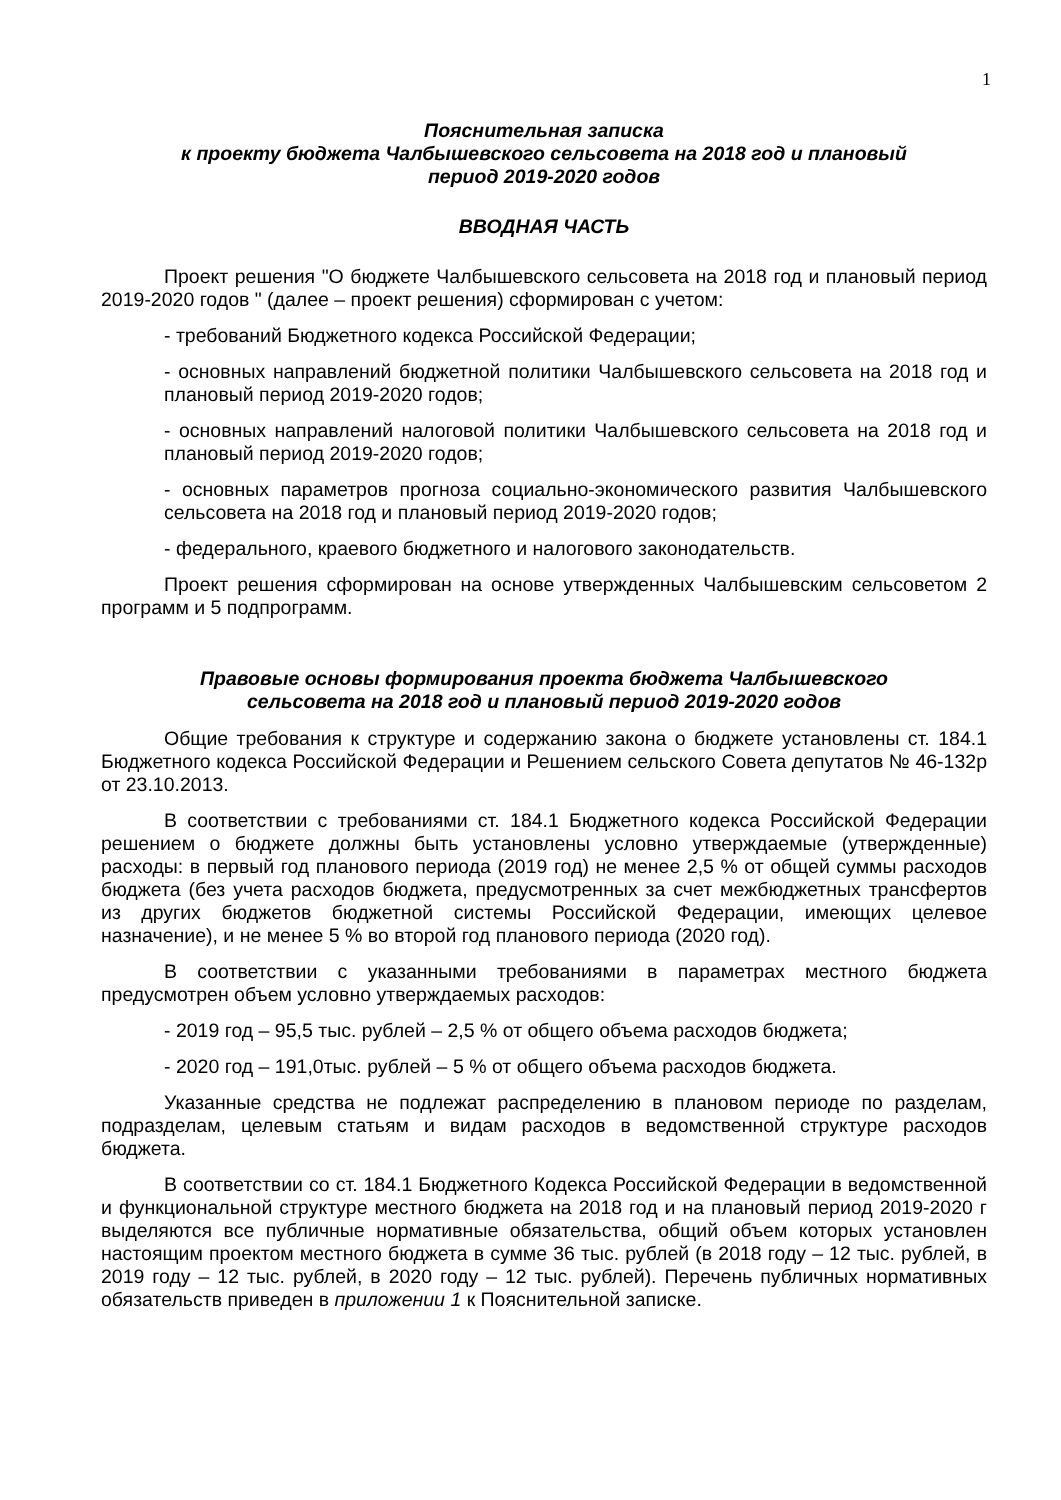1
Пояснительная записка
к проекту бюджета Чалбышевского сельсовета на 2018 год и плановый
период 2019-2020 годов
ВВОДНАЯ ЧАСТЬ
Проект решения "О бюджете Чалбышевского сельсовета на 2018 год и плановый период 2019-2020 годов " (далее – проект решения) сформирован с учетом:
- требований Бюджетного кодекса Российской Федерации;
- основных направлений бюджетной политики Чалбышевского сельсовета на 2018 год и плановый период 2019-2020 годов;
- основных направлений налоговой политики Чалбышевского сельсовета на 2018 год и плановый период 2019-2020 годов;
- основных параметров прогноза социально-экономического развития Чалбышевского сельсовета на 2018 год и плановый период 2019-2020 годов;
- федерального, краевого бюджетного и налогового законодательств.
Проект решения сформирован на основе утвержденных Чалбышевским сельсоветом 2 программ и 5 подпрограмм.
Правовые основы формирования проекта бюджета Чалбышевского сельсовета на 2018 год и плановый период 2019-2020 годов
Общие требования к структуре и содержанию закона о бюджете установлены ст. 184.1 Бюджетного кодекса Российской Федерации и Решением сельского Совета депутатов № 46-132р от 23.10.2013.
В соответствии с требованиями ст. 184.1 Бюджетного кодекса Российской Федерации решением о бюджете должны быть установлены условно утверждаемые (утвержденные) расходы: в первый год планового периода (2019 год) не менее 2,5 % от общей суммы расходов бюджета (без учета расходов бюджета, предусмотренных за счет межбюджетных трансфертов из других бюджетов бюджетной системы Российской Федерации, имеющих целевое назначение), и не менее 5 % во второй год планового периода (2020 год).
В соответствии с указанными требованиями в параметрах местного бюджета предусмотрен объем условно утверждаемых расходов:
- 2019 год – 95,5 тыс. рублей – 2,5 % от общего объема расходов бюджета;
- 2020 год – 191,0тыс. рублей – 5 % от общего объема расходов бюджета.
Указанные средства не подлежат распределению в плановом периоде по разделам, подразделам, целевым статьям и видам расходов в ведомственной структуре расходов бюджета.
В соответствии со ст. 184.1 Бюджетного Кодекса Российской Федерации в ведомственной и функциональной структуре местного бюджета на 2018 год и на плановый период 2019-2020 г выделяются все публичные нормативные обязательства, общий объем которых установлен настоящим проектом местного бюджета в сумме 36 тыс. рублей (в 2018 году – 12 тыс. рублей, в 2019 году – 12 тыс. рублей, в 2020 году – 12 тыс. рублей). Перечень публичных нормативных обязательств приведен в приложении 1 к Пояснительной записке.